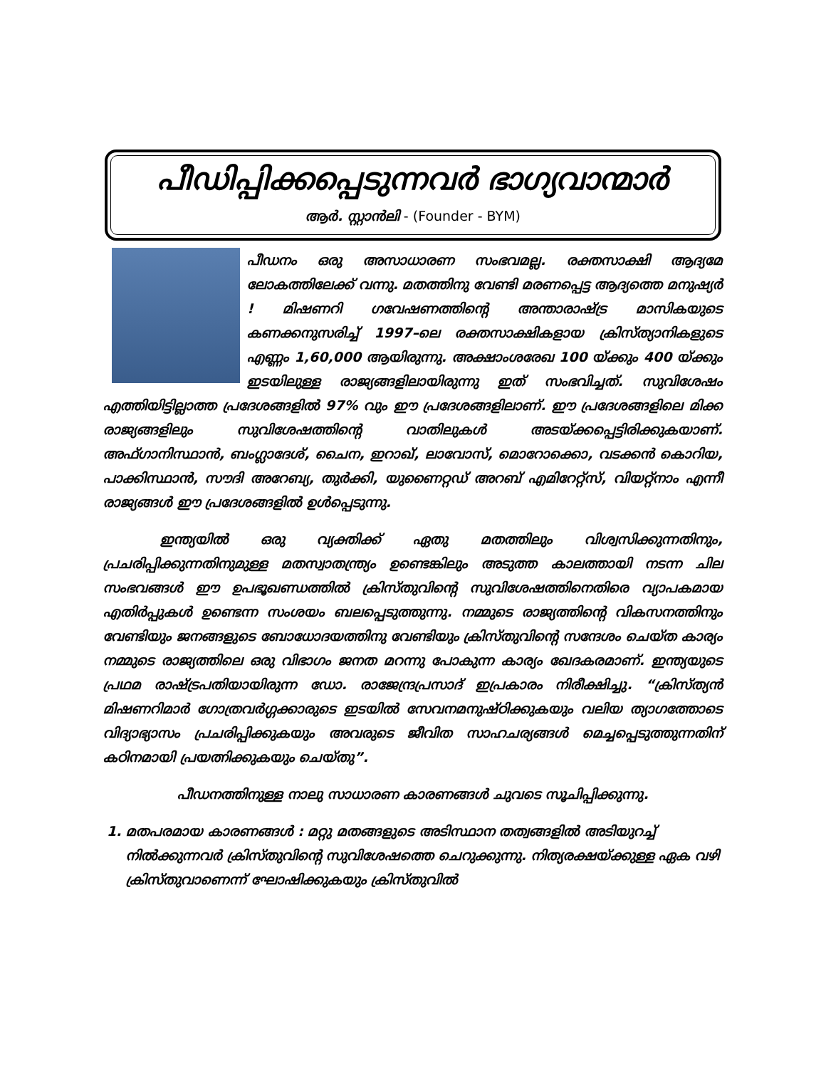പീഡിപ്പിക്കപ്പെടുന്നവർ ഭാഗ്യവാന്മാർ
ആർ. സ്റ്റാൻലി - (Founder - BYM)
പീഡനം ഒരു അസാധാരണ സംഭവമല്ല. രക്തസാക്ഷി ആദ്യമേ ലോകത്തിലേക്ക് വന്നു. മതത്തിനു വേണ്ടി മരണപ്പെട്ട ആദ്യത്തെ മനുഷ്യർ ! മിഷണറി ഗവേഷണത്തിന്റെ അന്താരാഷ്ട്ര മാസികയുടെ കണക്കനുസരിച്ച് 1997–ലെ രക്തസാക്ഷികളായ ക്രിസ്ത്യാനികളുടെ എണ്ണം 1,60,000 ആയിരുന്നു. അക്ഷാംശരേഖ 100 യ്ക്കും 400 യ്ക്കും ഇടയിലുള്ള രാജ്യങ്ങളിലായിരുന്നു ഇത് സംഭവിച്ചത്. സുവിശേഷം എത്തിയിട്ടില്ലാത്ത പ്രദേശങ്ങളിൽ 97% വും ഈ പ്രദേശങ്ങളിലാണ്. ഈ പ്രദേശങ്ങളിലെ മിക്ക രാജ്യങ്ങളിലും സുവിശേഷത്തിന്റെ വാതിലുകൾ അടയ്ക്കപ്പെട്ടിരിക്കുകയാണ്. അഫ്ഗാനിസ്ഥാൻ, ബംഗ്ലാദേശ്, ചൈന, ഇറാഖ്, ലാവോസ്, മൊറോക്കൊ, വടക്കൻ കൊറിയ, പാക്കിസ്ഥാൻ, സൗദി അറേബ്യ, തുർക്കി, യുണൈറ്റഡ് അറബ് എമിറേറ്റ്സ്, വിയറ്റ്നാം എന്നീ രാജ്യങ്ങൾ ഈ പ്രദേശങ്ങളിൽ ഉൾപ്പെടുന്നു.
ഇന്ത്യയിൽ ഒരു വ്യക്തിക്ക് ഏതു മതത്തിലും വിശ്വസിക്കുന്നതിനും, പ്രചരിപ്പിക്കുന്നതിനുമുള്ള മതസ്വാതന്ത്ര്യം ഉണ്ടെങ്കിലും അടുത്ത കാലത്തായി നടന്ന ചില സംഭവങ്ങൾ ഈ ഉപഭൂഖണ്ഡത്തിൽ ക്രിസ്തുവിന്റെ സുവിശേഷത്തിനെതിരെ വ്യാപകമായ എതിർപ്പുകൾ ഉണ്ടെന്ന സംശയം ബലപ്പെടുത്തുന്നു. നമ്മുടെ രാജ്യത്തിന്റെ വികസനത്തിനും വേണ്ടിയും ജനങ്ങളുടെ ബോധോദയത്തിനു വേണ്ടിയും ക്രിസ്തുവിന്റെ സന്ദേശം ചെയ്ത കാര്യം നമ്മുടെ രാജ്യത്തിലെ ഒരു വിഭാഗം ജനത മറന്നു പോകുന്ന കാര്യം ഖേദകരമാണ്. ഇന്ത്യയുടെ പ്രഥമ രാഷ്ട്രപതിയായിരുന്ന ഡോ. രാജേന്ദ്രപ്രസാദ് ഇപ്രകാരം നിരീക്ഷിച്ചു. “ക്രിസ്ത്യൻ മിഷണറിമാർ ഗോത്രവർഗ്ഗക്കാരുടെ ഇടയിൽ സേവനമനുഷ്ഠിക്കുകയും വലിയ ത്യാഗത്തോടെ വിദ്യാഭ്യാസം പ്രചരിപ്പിക്കുകയും അവരുടെ ജീവിത സാഹചര്യങ്ങൾ മെച്ചപ്പെടുത്തുന്നതിന് കഠിനമായി പ്രയത്നിക്കുകയും ചെയ്തു”.
പീഡനത്തിനുള്ള നാലു സാധാരണ കാരണങ്ങൾ ചുവടെ സൂചിപ്പിക്കുന്നു.
1. മതപരമായ കാരണങ്ങൾ : മറ്റു മതങ്ങളുടെ അടിസ്ഥാന തത്വങ്ങളിൽ അടിയുറച്ച് നിൽക്കുന്നവർ ക്രിസ്തുവിന്റെ സുവിശേഷത്തെ ചെറുക്കുന്നു. നിത്യരക്ഷയ്ക്കുള്ള ഏക വഴി ക്രിസ്തുവാണെന്ന് ഘോഷിക്കുകയും ക്രിസ്തുവിൽ